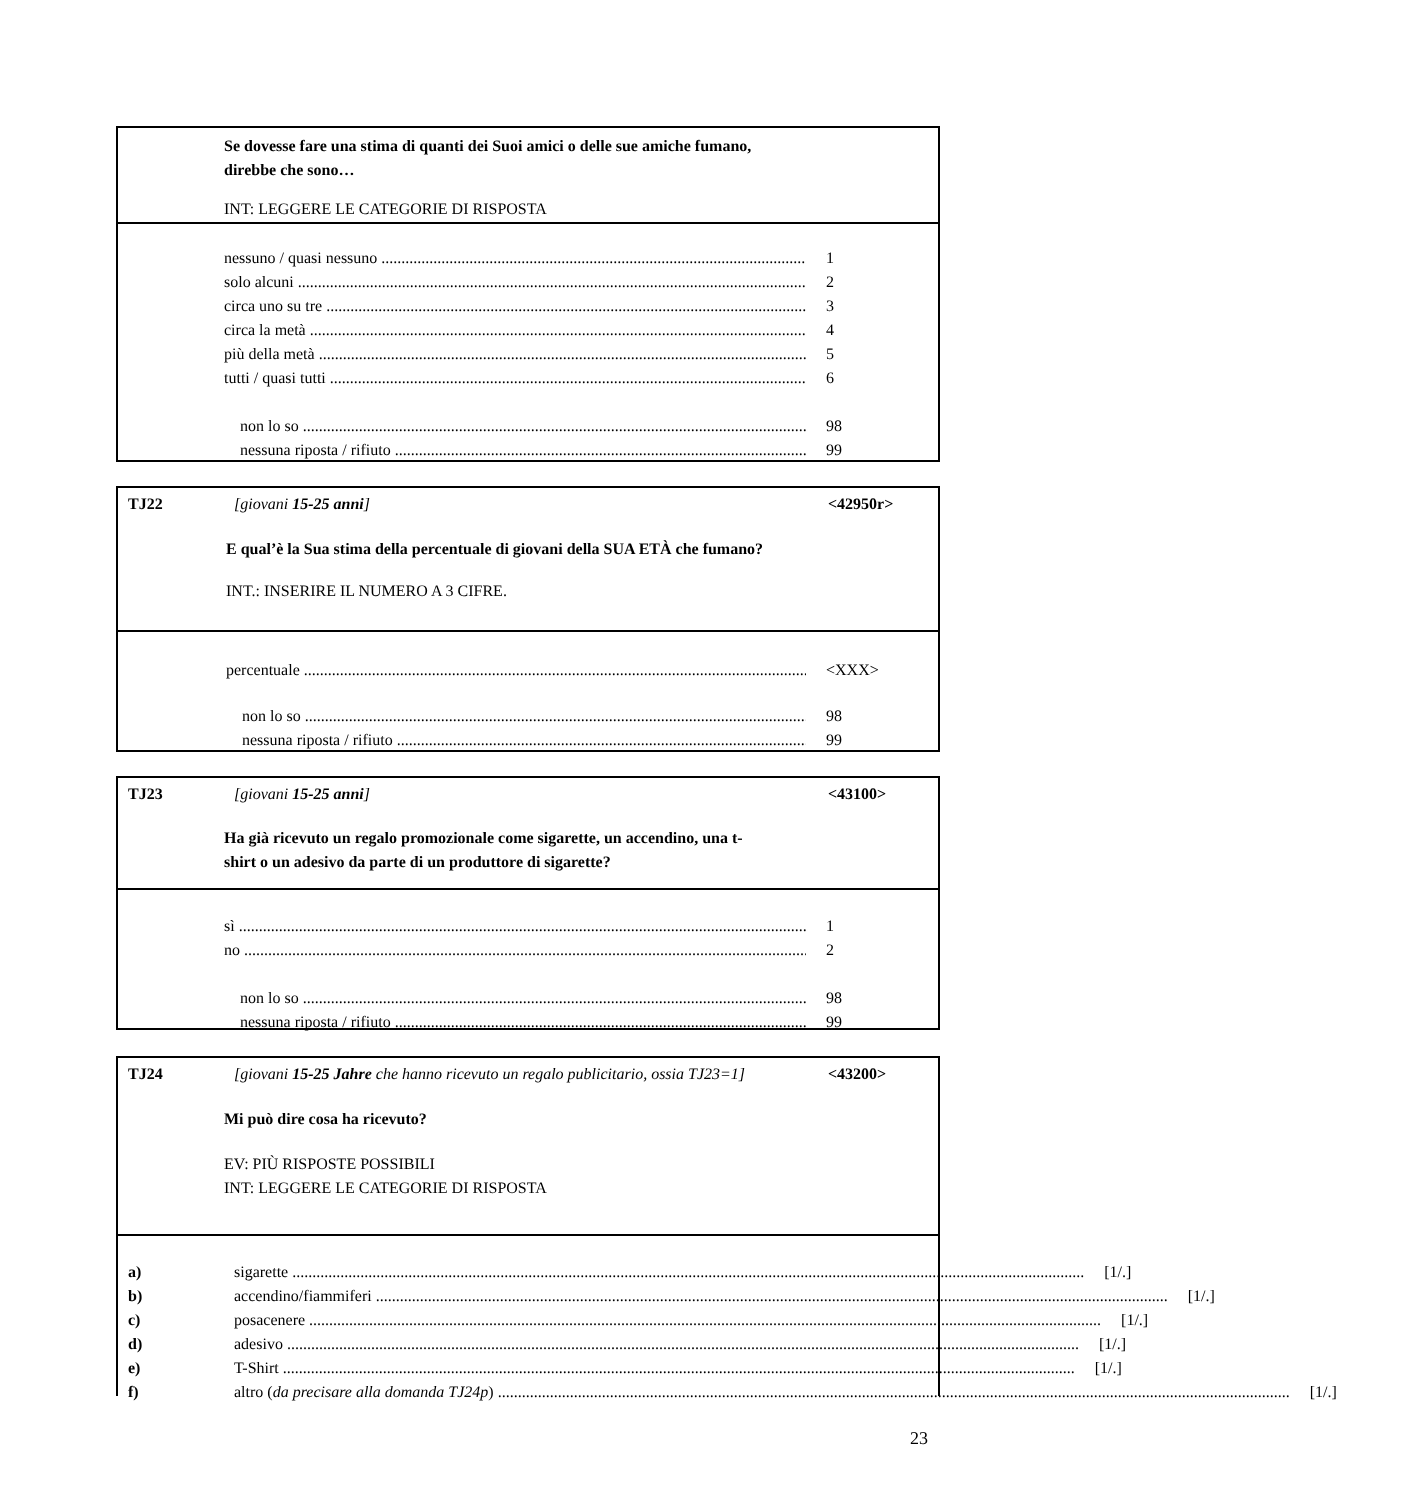Se dovesse fare una stima di quanti dei Suoi amici o delle sue amiche fumano,
direbbe che sono…
INT: LEGGERE LE CATEGORIE DI RISPOSTA
nessuno / quasi nessuno 1
solo alcuni 2
circa uno su tre 3
circa la metà 4
più della metà 5
tutti / quasi tutti 6
non lo so 98
nessuna riposta / rifiuto 99
TJ22 [giovani 15-25 anni] <42950r>
E qual’è la Sua stima della percentuale di giovani della SUA ETÀ che fumano?
INT.: INSERIRE IL NUMERO A 3 CIFRE.
percentuale <XXX>
non lo so 98
nessuna riposta / rifiuto 99
TJ23 [giovani 15-25 anni] <43100>
Ha già ricevuto un regalo promozionale come sigarette, un accendino, una t-
shirt o un adesivo da parte di un produttore di sigarette?
sì 1
no 2
non lo so 98
nessuna riposta / rifiuto 99
TJ24 [giovani 15-25 Jahre che hanno ricevuto un regalo publicitario, ossia TJ23=1] <43200>
Mi può dire cosa ha ricevuto?
EV: PIÙ RISPOSTE POSSIBILI
INT: LEGGERE LE CATEGORIE DI RISPOSTA
a)
sigarette [1/.]
b)
accendino/fiammiferi [1/.]
c)
posacenere [1/.]
d)
adesivo [1/.]
e)
T-Shirt [1/.]
f)
altro (da precisare alla domanda TJ24p) [1/.]
23